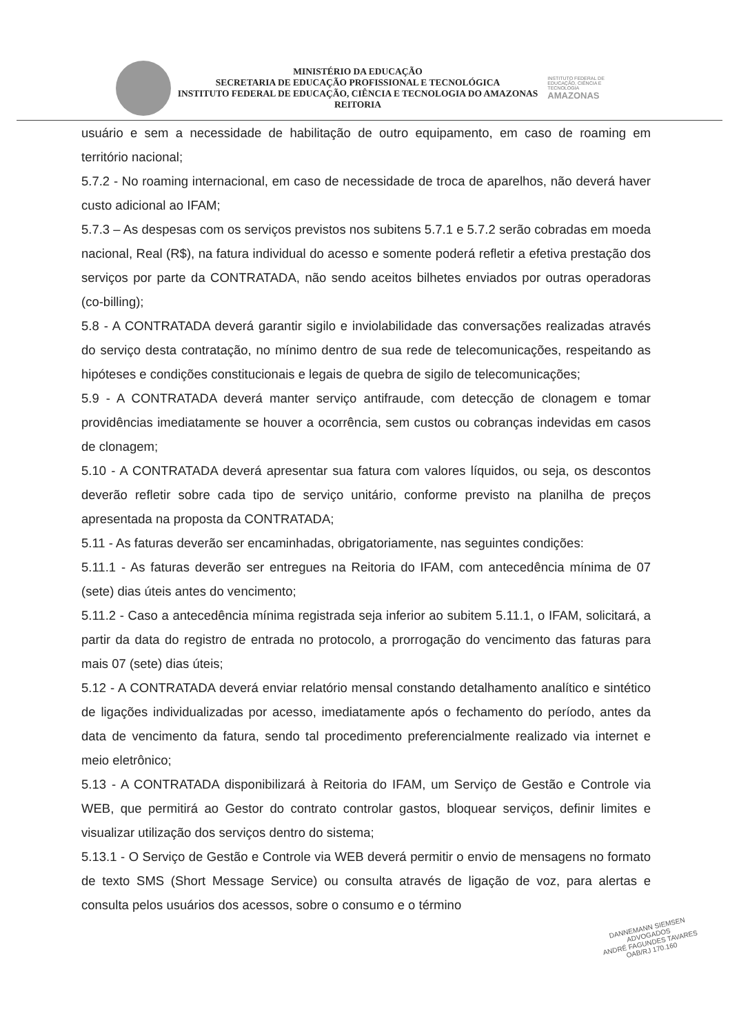MINISTÉRIO DA EDUCAÇÃO
SECRETARIA DE EDUCAÇÃO PROFISSIONAL E TECNOLÓGICA
INSTITUTO FEDERAL DE EDUCAÇÃO, CIÊNCIA E TECNOLOGIA DO AMAZONAS
REITORIA
INSTITUTO FEDERAL DE EDUCAÇÃO, CIÊNCIA E TECNOLOGIA
AMAZONAS
usuário e sem a necessidade de habilitação de outro equipamento, em caso de roaming em território nacional;
5.7.2 - No roaming internacional, em caso de necessidade de troca de aparelhos, não deverá haver custo adicional ao IFAM;
5.7.3 – As despesas com os serviços previstos nos subitens 5.7.1 e 5.7.2 serão cobradas em moeda nacional, Real (R$), na fatura individual do acesso e somente poderá refletir a efetiva prestação dos serviços por parte da CONTRATADA, não sendo aceitos bilhetes enviados por outras operadoras (co-billing);
5.8 - A CONTRATADA deverá garantir sigilo e inviolabilidade das conversações realizadas através do serviço desta contratação, no mínimo dentro de sua rede de telecomunicações, respeitando as hipóteses e condições constitucionais e legais de quebra de sigilo de telecomunicações;
5.9 - A CONTRATADA deverá manter serviço antifraude, com detecção de clonagem e tomar providências imediatamente se houver a ocorrência, sem custos ou cobranças indevidas em casos de clonagem;
5.10 - A CONTRATADA deverá apresentar sua fatura com valores líquidos, ou seja, os descontos deverão refletir sobre cada tipo de serviço unitário, conforme previsto na planilha de preços apresentada na proposta da CONTRATADA;
5.11 - As faturas deverão ser encaminhadas, obrigatoriamente, nas seguintes condições:
5.11.1 - As faturas deverão ser entregues na Reitoria do IFAM, com antecedência mínima de 07 (sete) dias úteis antes do vencimento;
5.11.2 - Caso a antecedência mínima registrada seja inferior ao subitem 5.11.1, o IFAM, solicitará, a partir da data do registro de entrada no protocolo, a prorrogação do vencimento das faturas para mais 07 (sete) dias úteis;
5.12 - A CONTRATADA deverá enviar relatório mensal constando detalhamento analítico e sintético de ligações individualizadas por acesso, imediatamente após o fechamento do período, antes da data de vencimento da fatura, sendo tal procedimento preferencialmente realizado via internet e meio eletrônico;
5.13 - A CONTRATADA disponibilizará à Reitoria do IFAM, um Serviço de Gestão e Controle via WEB, que permitirá ao Gestor do contrato controlar gastos, bloquear serviços, definir limites e visualizar utilização dos serviços dentro do sistema;
5.13.1 - O Serviço de Gestão e Controle via WEB deverá permitir o envio de mensagens no formato de texto SMS (Short Message Service) ou consulta através de ligação de voz, para alertas e consulta pelos usuários dos acessos, sobre o consumo e o término
DANNEMANN SIEMSEN ADVOGADOS
ANDRÉ FAGUNDES TAVARES
OAB/RJ 170.160